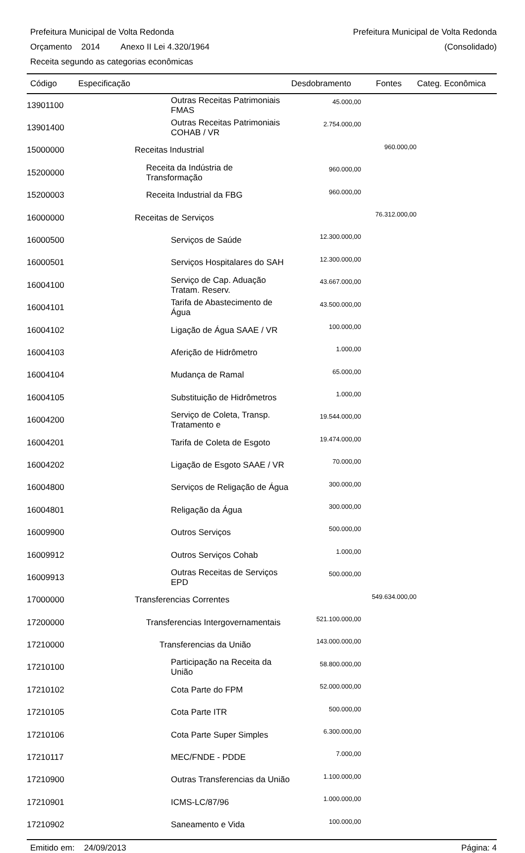Prefeitura Municipal de Volta Redonda Prefeitura Municipal de Volta Redonda
Orçamento 2014 Anexo II Lei 4.320/1964 (Consolidado)
Receita segundo as categorias econômicas
| Código | Especificação | Desdobramento | Fontes | Categ. Econômica |
| --- | --- | --- | --- | --- |
| 13901100 | Outras Receitas Patrimoniais FMAS | 45.000,00 | | |
| 13901400 | Outras Receitas Patrimoniais COHAB / VR | 2.754.000,00 | | |
| 15000000 | Receitas Industrial | | 960.000,00 | |
| 15200000 | Receita da Indústria de Transformação | 960.000,00 | | |
| 15200003 | Receita Industrial da FBG | 960.000,00 | | |
| 16000000 | Receitas de Serviços | | 76.312.000,00 | |
| 16000500 | Serviços de Saúde | 12.300.000,00 | | |
| 16000501 | Serviços Hospitalares do SAH | 12.300.000,00 | | |
| 16004100 | Serviço de Cap. Aduação Tratam. Reserv. | 43.667.000,00 | | |
| 16004101 | Tarifa de Abastecimento de Água | 43.500.000,00 | | |
| 16004102 | Ligação de Água SAAE / VR | 100.000,00 | | |
| 16004103 | Aferição de Hidrômetro | 1.000,00 | | |
| 16004104 | Mudança de Ramal | 65.000,00 | | |
| 16004105 | Substituição de Hidrômetros | 1.000,00 | | |
| 16004200 | Serviço de Coleta, Transp. Tratamento e | 19.544.000,00 | | |
| 16004201 | Tarifa de Coleta de Esgoto | 19.474.000,00 | | |
| 16004202 | Ligação de Esgoto SAAE / VR | 70.000,00 | | |
| 16004800 | Serviços de Religação de Água | 300.000,00 | | |
| 16004801 | Religação da Água | 300.000,00 | | |
| 16009900 | Outros Serviços | 500.000,00 | | |
| 16009912 | Outros Serviços Cohab | 1.000,00 | | |
| 16009913 | Outras Receitas de Serviços EPD | 500.000,00 | | |
| 17000000 | Transferencias Correntes | | 549.634.000,00 | |
| 17200000 | Transferencias Intergovernamentais | 521.100.000,00 | | |
| 17210000 | Transferencias da União | 143.000.000,00 | | |
| 17210100 | Participação na Receita da União | 58.800.000,00 | | |
| 17210102 | Cota Parte do FPM | 52.000.000,00 | | |
| 17210105 | Cota Parte ITR | 500.000,00 | | |
| 17210106 | Cota Parte Super Simples | 6.300.000,00 | | |
| 17210117 | MEC/FNDE - PDDE | 7.000,00 | | |
| 17210900 | Outras Transferencias da União | 1.100.000,00 | | |
| 17210901 | ICMS-LC/87/96 | 1.000.000,00 | | |
| 17210902 | Saneamento e Vida | 100.000,00 | | |
Emitido em: 24/09/2013 Página: 4